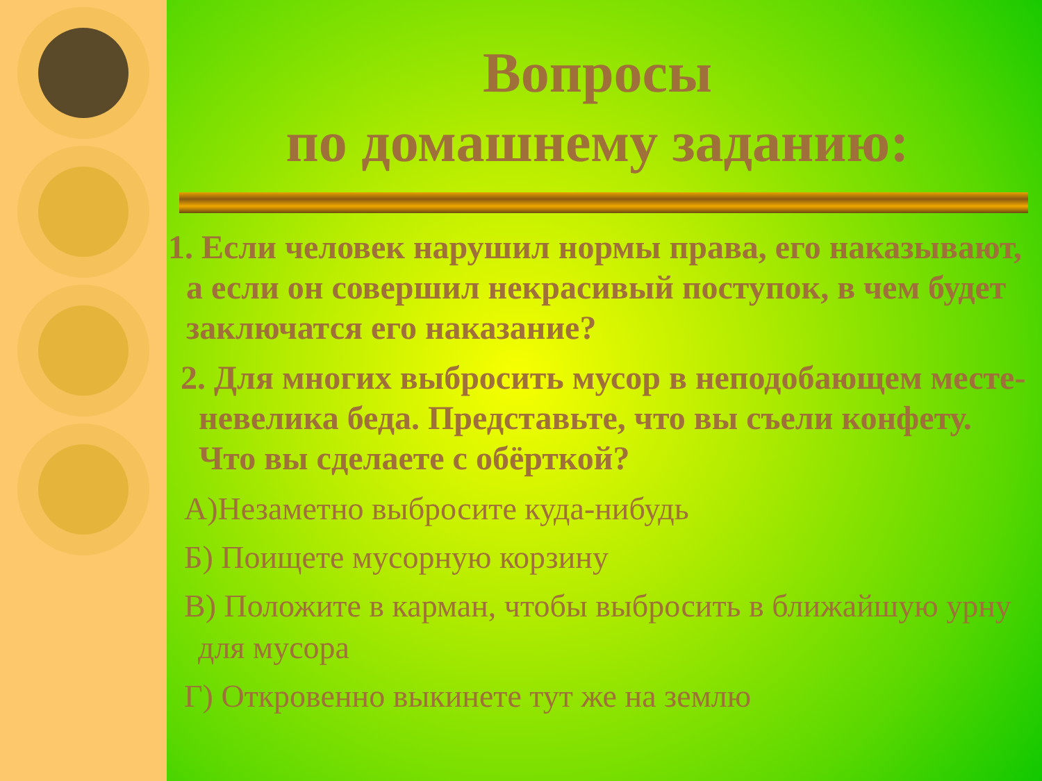Вопросы
по домашнему заданию:
1. Если человек нарушил нормы права, его наказывают, а если он совершил некрасивый поступок, в чем будет заключатся его наказание?
2. Для многих выбросить мусор в неподобающем месте- невелика беда. Представьте, что вы съели конфету. Что вы сделаете с обёрткой?
А)Незаметно выбросите куда-нибудь
Б) Поищете мусорную корзину
В) Положите в карман, чтобы выбросить в ближайшую урну для мусора
Г) Откровенно выкинете тут же на землю